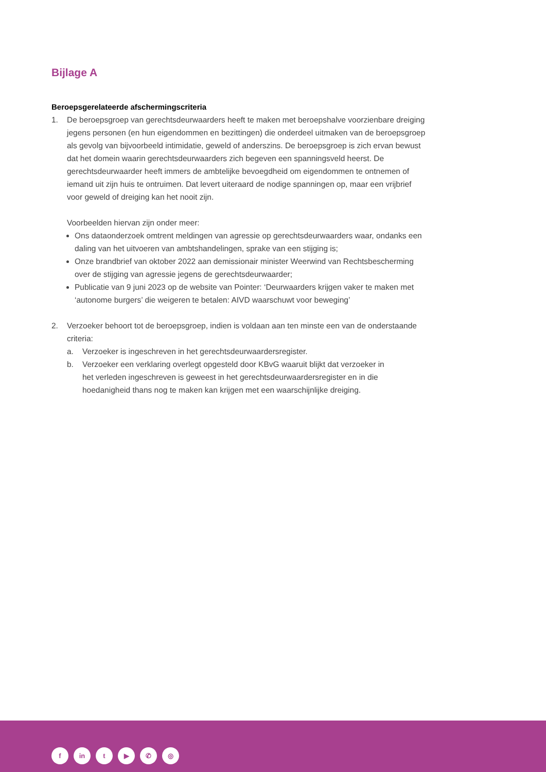Bijlage A
Beroepsgerelateerde afschermingscriteria
1. De beroepsgroep van gerechtsdeurwaarders heeft te maken met beroepshalve voorzienbare dreiging jegens personen (en hun eigendommen en bezittingen) die onderdeel uitmaken van de beroepsgroep als gevolg van bijvoorbeeld intimidatie, geweld of anderszins. De beroepsgroep is zich ervan bewust dat het domein waarin gerechtsdeurwaarders zich begeven een spanningsveld heerst. De gerechtsdeurwaarder heeft immers de ambtelijke bevoegdheid om eigendommen te ontnemen of iemand uit zijn huis te ontruimen. Dat levert uiteraard de nodige spanningen op, maar een vrijbrief voor geweld of dreiging kan het nooit zijn.
Voorbeelden hiervan zijn onder meer:
Ons dataonderzoek omtrent meldingen van agressie op gerechtsdeurwaarders waar, ondanks een daling van het uitvoeren van ambtshandelingen, sprake van een stijging is;
Onze brandbrief van oktober 2022 aan demissionair minister Weerwind van Rechtsbescherming over de stijging van agressie jegens de gerechtsdeurwaarder;
Publicatie van 9 juni 2023 op de website van Pointer: ‘Deurwaarders krijgen vaker te maken met ‘autonome burgers’ die weigeren te betalen: AIVD waarschuwt voor beweging’
2. Verzoeker behoort tot de beroepsgroep, indien is voldaan aan ten minste een van de onderstaande criteria:
a. Verzoeker is ingeschreven in het gerechtsdeurwaardersregister.
b. Verzoeker een verklaring overlegt opgesteld door KBvG waaruit blijkt dat verzoeker in het verleden ingeschreven is geweest in het gerechtsdeurwaardersregister en in die hoedanigheid thans nog te maken kan krijgen met een waarschijnlijke dreiging.
f in t ▶ ✆ ◎